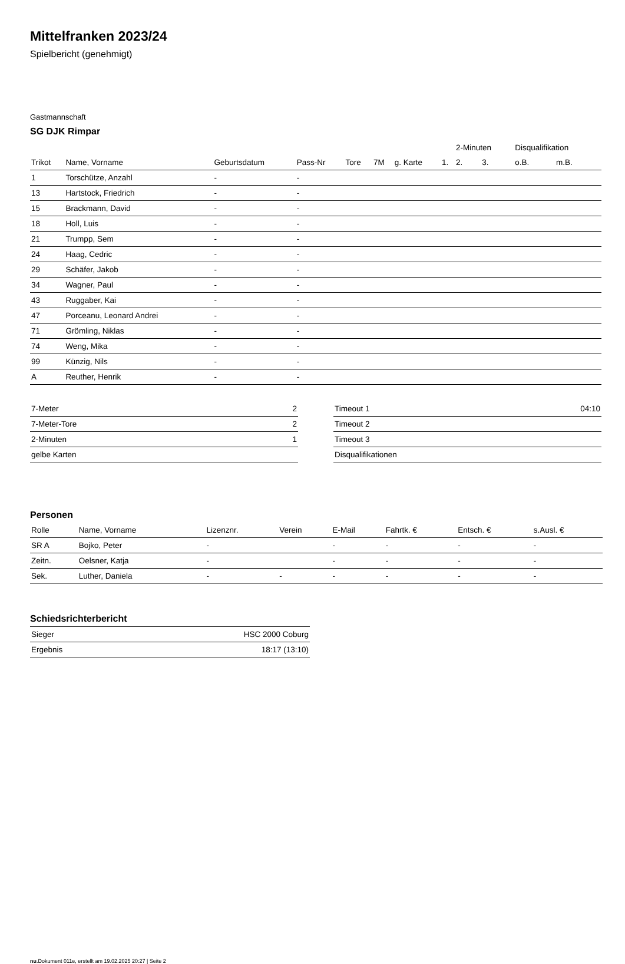Mittelfranken 2023/24
Spielbericht (genehmigt)
Gastmannschaft
SG DJK Rimpar
| | | | | | | | | 2-Minuten | | | Disqualifikation | |
| --- | --- | --- | --- | --- | --- | --- | --- | --- | --- | --- | --- | --- |
| Trikot | Name, Vorname | Geburtsdatum | Pass-Nr | Tore | 7M | g. Karte | 1. | 2. | 3. | | o.B. | m.B. |
| 1 | Torschütze, Anzahl | - | - | | | | | | | | | |
| 13 | Hartstock, Friedrich | - | - | | | | | | | | | |
| 15 | Brackmann, David | - | - | | | | | | | | | |
| 18 | Holl, Luis | - | - | | | | | | | | | |
| 21 | Trumpp, Sem | - | - | | | | | | | | | |
| 24 | Haag, Cedric | - | - | | | | | | | | | |
| 29 | Schäfer, Jakob | - | - | | | | | | | | | |
| 34 | Wagner, Paul | - | - | | | | | | | | | |
| 43 | Ruggaber, Kai | - | - | | | | | | | | | |
| 47 | Porceanu, Leonard Andrei | - | - | | | | | | | | | |
| 71 | Grömling, Niklas | - | - | | | | | | | | | |
| 74 | Weng, Mika | - | - | | | | | | | | | |
| 99 | Künzig, Nils | - | - | | | | | | | | | |
| A | Reuther, Henrik | - | - | | | | | | | | | |
| 7-Meter | 2 |
| 7-Meter-Tore | 2 |
| 2-Minuten | 1 |
| gelbe Karten | |
| Timeout 1 | 04:10 |
| Timeout 2 | |
| Timeout 3 | |
| Disqualifikationen | |
Personen
| Rolle | Name, Vorname | Lizenznr. | Verein | E-Mail | Fahrtk. € | Entsch. € | s.Ausl. € |
| --- | --- | --- | --- | --- | --- | --- | --- |
| SR A | Bojko, Peter | - | | - | - | - | - |
| Zeitn. | Oelsner, Katja | - | | - | - | - | - |
| Sek. | Luther, Daniela | - | - | - | - | - | - |
Schiedsrichterbericht
| Sieger | HSC 2000 Coburg |
| Ergebnis | 18:17 (13:10) |
nu.Dokument 011e, erstellt am 19.02.2025 20:27 | Seite 2